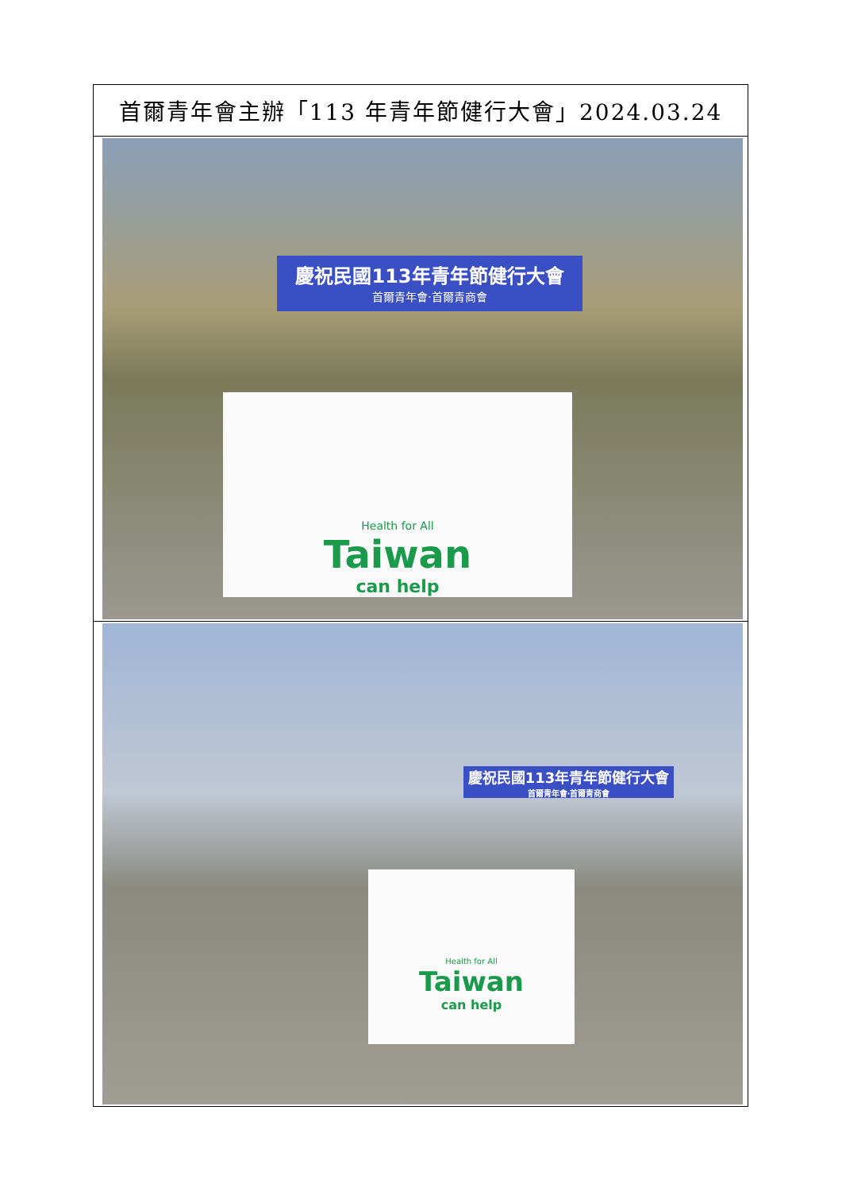| 首爾青年會主辦「113 年青年節健行大會」2024.03.24 |
| 慶祝民國113年青年節健行大會 首爾青年會‧首爾青商會 Health for All Taiwan can help |
| 慶祝民國113年青年節健行大會 首爾青年會‧首爾青商會 Health for All Taiwan can help |